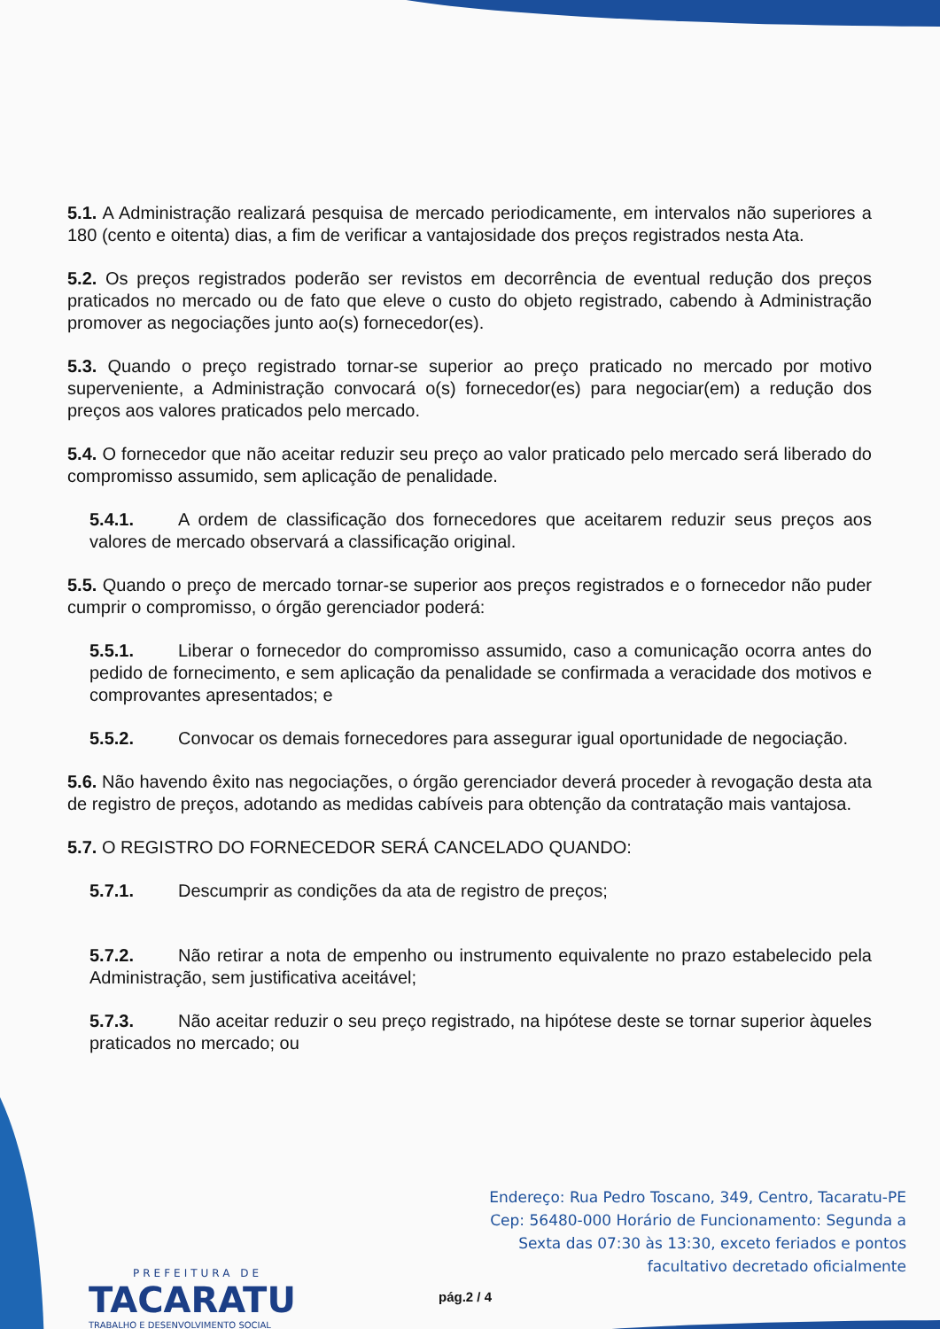5.1. A Administração realizará pesquisa de mercado periodicamente, em intervalos não superiores a 180 (cento e oitenta) dias, a fim de verificar a vantajosidade dos preços registrados nesta Ata.
5.2. Os preços registrados poderão ser revistos em decorrência de eventual redução dos preços praticados no mercado ou de fato que eleve o custo do objeto registrado, cabendo à Administração promover as negociações junto ao(s) fornecedor(es).
5.3. Quando o preço registrado tornar-se superior ao preço praticado no mercado por motivo superveniente, a Administração convocará o(s) fornecedor(es) para negociar(em) a redução dos preços aos valores praticados pelo mercado.
5.4. O fornecedor que não aceitar reduzir seu preço ao valor praticado pelo mercado será liberado do compromisso assumido, sem aplicação de penalidade.
5.4.1. A ordem de classificação dos fornecedores que aceitarem reduzir seus preços aos valores de mercado observará a classificação original.
5.5. Quando o preço de mercado tornar-se superior aos preços registrados e o fornecedor não puder cumprir o compromisso, o órgão gerenciador poderá:
5.5.1. Liberar o fornecedor do compromisso assumido, caso a comunicação ocorra antes do pedido de fornecimento, e sem aplicação da penalidade se confirmada a veracidade dos motivos e comprovantes apresentados; e
5.5.2. Convocar os demais fornecedores para assegurar igual oportunidade de negociação.
5.6. Não havendo êxito nas negociações, o órgão gerenciador deverá proceder à revogação desta ata de registro de preços, adotando as medidas cabíveis para obtenção da contratação mais vantajosa.
5.7. O REGISTRO DO FORNECEDOR SERÁ CANCELADO QUANDO:
5.7.1. Descumprir as condições da ata de registro de preços;
5.7.2. Não retirar a nota de empenho ou instrumento equivalente no prazo estabelecido pela Administração, sem justificativa aceitável;
5.7.3. Não aceitar reduzir o seu preço registrado, na hipótese deste se tornar superior àqueles praticados no mercado; ou
Endereço: Rua Pedro Toscano, 349, Centro, Tacaratu-PE
Cep: 56480-000 Horário de Funcionamento: Segunda a
Sexta das 07:30 às 13:30, exceto feriados e pontos
facultativo decretado oficialmente
PREFEITURA DE
TACARATU
TRABALHO E DESENVOLVIMENTO SOCIAL
pág.2 / 4